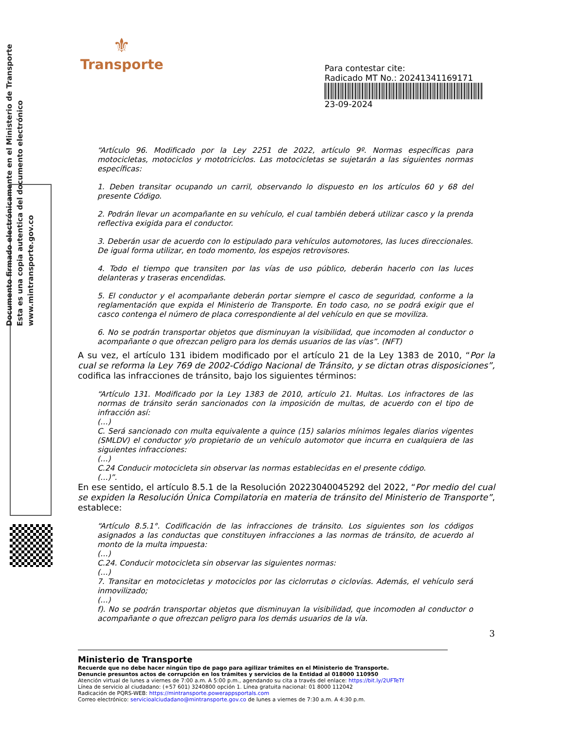⚜
Transporte
Para contestar cite:
Radicado MT No.: 20241341169171
23-09-2024
Documento firmado electrónicamente en el Ministerio de Transporte
Esta es una copia autentica del documento electrónico
www.mintransporte.gov.co
“Artículo 96. Modificado por la Ley 2251 de 2022, artículo 9º. Normas específicas para motocicletas, motociclos y mototriciclos. Las motocicletas se sujetarán a las siguientes normas específicas:
1. Deben transitar ocupando un carril, observando lo dispuesto en los artículos 60 y 68 del presente Código.
2. Podrán llevar un acompañante en su vehículo, el cual también deberá utilizar casco y la prenda reflectiva exigida para el conductor.
3. Deberán usar de acuerdo con lo estipulado para vehículos automotores, las luces direccionales. De igual forma utilizar, en todo momento, los espejos retrovisores.
4. Todo el tiempo que transiten por las vías de uso público, deberán hacerlo con las luces delanteras y traseras encendidas.
5. El conductor y el acompañante deberán portar siempre el casco de seguridad, conforme a la reglamentación que expida el Ministerio de Transporte. En todo caso, no se podrá exigir que el casco contenga el número de placa correspondiente al del vehículo en que se moviliza.
6. No se podrán transportar objetos que disminuyan la visibilidad, que incomoden al conductor o acompañante o que ofrezcan peligro para los demás usuarios de las vías”. (NFT)
A su vez, el artículo 131 ibidem modificado por el artículo 21 de la Ley 1383 de 2010, “Por la cual se reforma la Ley 769 de 2002-Código Nacional de Tránsito, y se dictan otras disposiciones”, codifica las infracciones de tránsito, bajo los siguientes términos:
“Artículo 131. Modificado por la Ley 1383 de 2010, artículo 21. Multas. Los infractores de las normas de tránsito serán sancionados con la imposición de multas, de acuerdo con el tipo de infracción así:
(…)
C. Será sancionado con multa equivalente a quince (15) salarios mínimos legales diarios vigentes (SMLDV) el conductor y/o propietario de un vehículo automotor que incurra en cualquiera de las siguientes infracciones:
(…)
C.24 Conducir motocicleta sin observar las normas establecidas en el presente código.
(…)”.
En ese sentido, el artículo 8.5.1 de la Resolución 20223040045292 del 2022, “Por medio del cual se expiden la Resolución Única Compilatoria en materia de tránsito del Ministerio de Transporte”, establece:
“Artículo 8.5.1°. Codificación de las infracciones de tránsito. Los siguientes son los códigos asignados a las conductas que constituyen infracciones a las normas de tránsito, de acuerdo al monto de la multa impuesta:
(…)
C.24. Conducir motocicleta sin observar las siguientes normas:
(…)
7. Transitar en motocicletas y motociclos por las ciclorrutas o ciclovías. Además, el vehículo será inmovilizado;
(…)
f). No se podrán transportar objetos que disminuyan la visibilidad, que incomoden al conductor o acompañante o que ofrezcan peligro para los demás usuarios de la vía.
3
Ministerio de Transporte
Recuerde que no debe hacer ningún tipo de pago para agilizar trámites en el Ministerio de Transporte.
Denuncie presuntos actos de corrupción en los trámites y servicios de la Entidad al 018000 110950
Atención virtual de lunes a viernes de 7:00 a.m. A 5:00 p.m., agendando su cita a través del enlace: https://bit.ly/2UFTeTf
Línea de servicio al ciudadano: (+57 601) 3240800 opción 1. Línea gratuita nacional: 01 8000 112042
Radicación de PQRS-WEB: https://mintransporte.powerappsportals.com
Correo electrónico: servicioalciudadano@mintransporte.gov.co de lunes a viernes de 7:30 a.m. A 4:30 p.m.